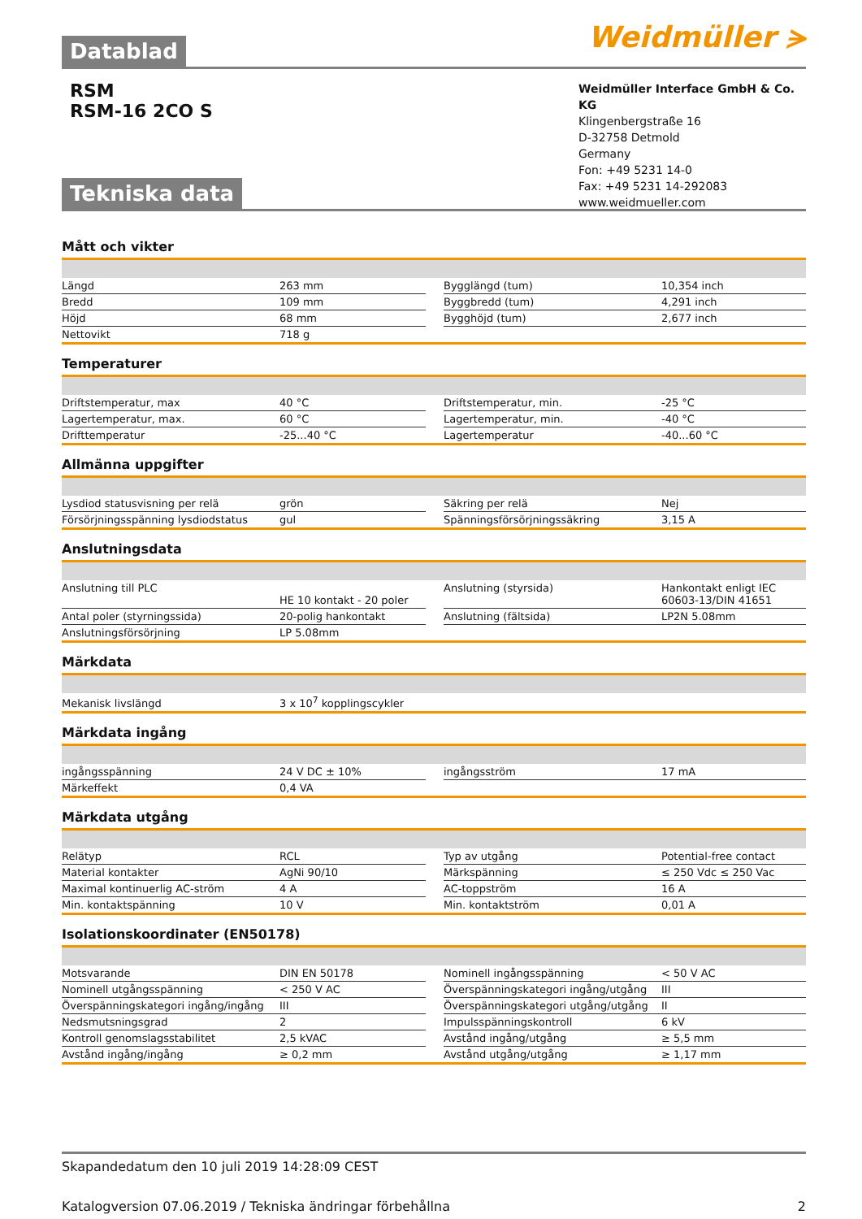Weidmüller ⪫
Datablad
RSM
RSM-16 2CO S
Weidmüller Interface GmbH & Co. KG
Klingenbergstraße 16
D-32758 Detmold
Germany
Fon: +49 5231 14-0
Fax: +49 5231 14-292083
www.weidmueller.com
Tekniska data
Mått och vikter
| Längd | 263 mm | | Bygglängd (tum) | 10,354 inch |
| Bredd | 109 mm | | Byggbredd (tum) | 4,291 inch |
| Höjd | 68 mm | | Bygghöjd (tum) | 2,677 inch |
| Nettovikt | 718 g | | | |
Temperaturer
| Driftstemperatur, max | 40 °C | | Driftstemperatur, min. | -25 °C |
| Lagertemperatur, max. | 60 °C | | Lagertemperatur, min. | -40 °C |
| Drifttemperatur | -25...40 °C | | Lagertemperatur | -40...60 °C |
Allmänna uppgifter
| Lysdiod statusvisning per relä | grön | | Säkring per relä | Nej |
| Försörjningsspänning lysdiodstatus | gul | | Spänningsförsörjningssäkring | 3,15 A |
Anslutningsdata
| Anslutning till PLC | HE 10 kontakt - 20 poler | | Anslutning (styrsida) | Hankontakt enligt IEC 60603-13/DIN 41651 |
| Antal poler (styrningssida) | 20-polig hankontakt | | Anslutning (fältsida) | LP2N 5.08mm |
| Anslutningsförsörjning | LP 5.08mm | | | |
Märkdata
| Mekanisk livslängd | 3 x 10<sup>7</sup> kopplingscykler |
Märkdata ingång
| ingångsspänning | 24 V DC ± 10% | | ingångsström | 17 mA |
| Märkeffekt | 0,4 VA | | | |
Märkdata utgång
| Relätyp | RCL | | Typ av utgång | Potential-free contact |
| Material kontakter | AgNi 90/10 | | Märkspänning | ≤ 250 Vdc ≤ 250 Vac |
| Maximal kontinuerlig AC-ström | 4 A | | AC-toppström | 16 A |
| Min. kontaktspänning | 10 V | | Min. kontaktström | 0,01 A |
Isolationskoordinater (EN50178)
| Motsvarande | DIN EN 50178 | | Nominell ingångsspänning | < 50 V AC |
| Nominell utgångsspänning | < 250 V AC | | Överspänningskategori ingång/utgång | III |
| Överspänningskategori ingång/ingång | III | | Överspänningskategori utgång/utgång | II |
| Nedsmutsningsgrad | 2 | | Impulsspänningskontroll | 6 kV |
| Kontroll genomslagsstabilitet | 2,5 kVAC | | Avstånd ingång/utgång | ≥ 5,5 mm |
| Avstånd ingång/ingång | ≥ 0,2 mm | | Avstånd utgång/utgång | ≥ 1,17 mm |
Skapandedatum den 10 juli 2019 14:28:09 CEST
Katalogversion 07.06.2019 / Tekniska ändringar förbehållna 2